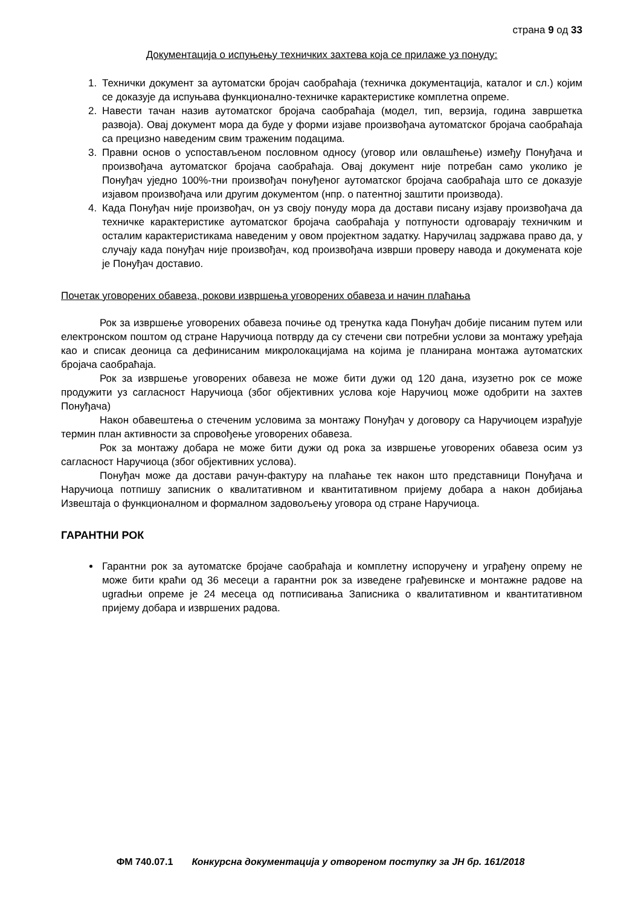страна 9 од 33
Документација о испуњењу техничких захтева која се прилаже уз понуду:
1. Технички документ за аутоматски бројач саобраћаја (техничка документација, каталог и сл.) којим се доказује да испуњава функционално-техничке карактеристике комплетна опреме.
2. Навести тачан назив аутоматског бројача саобраћаја (модел, тип, верзија, година завршетка развоја). Овај документ мора да буде у форми изјаве произвођача аутоматског бројача саобраћаја са прецизно наведеним свим траженим подацима.
3. Правни основ о успостављеном пословном односу (уговор или овлашћење) између Понуђача и произвођача аутоматског бројача саобраћаја. Овај документ није потребан само уколико је Понуђач уједно 100%-тни произвођач понуђеног аутоматског бројача саобраћаја што се доказује изјавом произвођача или другим документом (нпр. о патентној заштити производа).
4. Када Понуђач није произвођач, он уз своју понуду мора да достави писану изјаву произвођача да техничке карактеристике аутоматског бројача саобраћаја у потпуности одговарају техничким и осталим карактеристикама наведеним у овом пројектном задатку. Наручилац задржава право да, у случају када понуђач није произвођач, код произвођача изврши проверу навода и докумената које је Понуђач доставио.
Почетак уговорених обавеза, рокови извршења уговорених обавеза и начин плаћања
Рок за извршење уговорених обавеза почиње од тренутка када Понуђач добије писаним путем или електронском поштом од стране Наручиоца потврду да су стечени сви потребни услови за монтажу уређаја као и списак деоница са дефинисаним микролокацијама на којима је планирана монтажа аутоматских бројача саобраћаја.
Рок за извршење уговорених обавеза не може бити дужи од 120 дана, изузетно рок се може продужити уз сагласност Наручиоца (због објективних услова које Наручиоц може одобрити на захтев Понуђача)
Након обавештења о стеченим условима за монтажу Понуђач у договору са Наручиоцем израђује термин план активности за спровођење уговорених обавеза.
Рок за монтажу добара не може бити дужи од рока за извршење уговорених обавеза осим уз сагласност Наручиоца (због објективних услова).
Понуђач може да достави рачун-фактуру на плаћање тек након што представници Понуђача и Наручиоца потпишу записник о квалитативном и квантитативном пријему добара а након добијања Извештаја о функционалном и формалном задовољењу уговора од стране Наручиоца.
ГАРАНТНИ РОК
Гарантни рок за аутоматске бројаче саобраћаја и комплетну испоручену и уграђену опрему не може бити краћи од 36 месеци а гарантни рок за изведене грађевинске и монтажне радове на ugradњи опреме је 24 месеца од потписивања Записника о квалитативном и квантитативном пријему добара и извршених радова.
ФМ 740.07.1 Конкурсна документација у отвореном поступку за ЈН бр. 161/2018